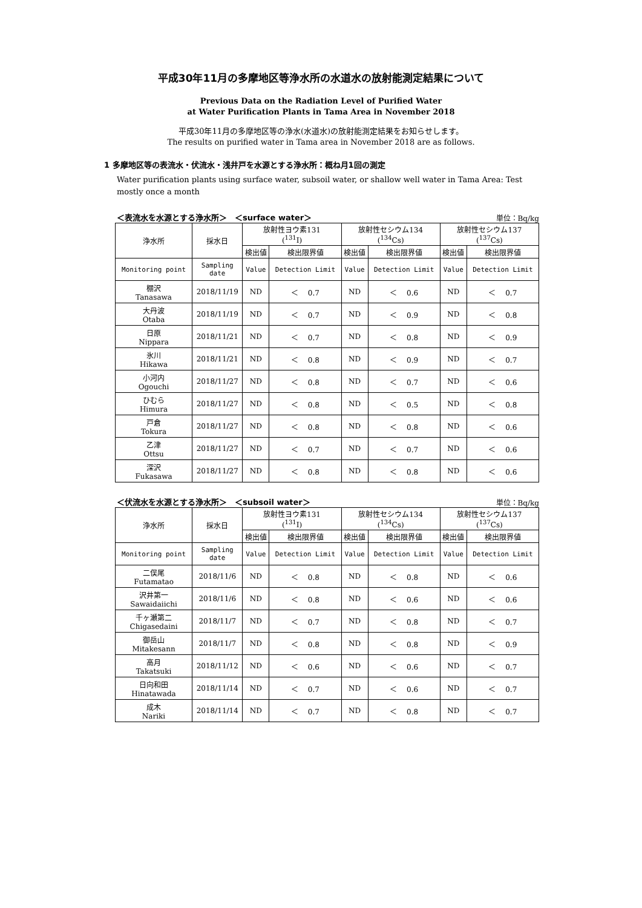平成30年11月の多摩地区等浄水所の水道水の放射能測定結果について
Previous Data on the Radiation Level of Purified Water
at Water Purification Plants in Tama Area in November 2018
平成30年11月の多摩地区等の浄水(水道水)の放射能測定結果をお知らせします。
The results on purified water in Tama area in November 2018 are as follows.
1 多摩地区等の表流水・伏流水・浅井戸を水源とする浄水所：概ね月1回の測定
Water purification plants using surface water, subsoil water, or shallow well water in Tama Area: Test mostly once a month
＜表流水を水源とする浄水所＞　＜surface water＞ 単位：Bq/kg
| 浄水所 | 採水日 | 放射性ヨウ素131 (<sup>131</sup>I) | | 放射性セシウム134 (<sup>134</sup>Cs) | | 放射性セシウム137 (<sup>137</sup>Cs) | |
| --- | --- | --- | --- | --- | --- | --- | --- |
| | | 検出値 | 検出限界値 | 検出値 | 検出限界値 | 検出値 | 検出限界値 |
| Monitoring point | Sampling date | Value | Detection Limit | Value | Detection Limit | Value | Detection Limit |
| 棚沢 Tanasawa | 2018/11/19 | ND | ＜ 0.7 | ND | ＜ 0.6 | ND | ＜ 0.7 |
| 大丹波 Otaba | 2018/11/19 | ND | ＜ 0.7 | ND | ＜ 0.9 | ND | ＜ 0.8 |
| 日原 Nippara | 2018/11/21 | ND | ＜ 0.7 | ND | ＜ 0.8 | ND | ＜ 0.9 |
| 氷川 Hikawa | 2018/11/21 | ND | ＜ 0.8 | ND | ＜ 0.9 | ND | ＜ 0.7 |
| 小河内 Ogouchi | 2018/11/27 | ND | ＜ 0.8 | ND | ＜ 0.7 | ND | ＜ 0.6 |
| ひむら Himura | 2018/11/27 | ND | ＜ 0.8 | ND | ＜ 0.5 | ND | ＜ 0.8 |
| 戸倉 Tokura | 2018/11/27 | ND | ＜ 0.8 | ND | ＜ 0.8 | ND | ＜ 0.6 |
| 乙津 Ottsu | 2018/11/27 | ND | ＜ 0.7 | ND | ＜ 0.7 | ND | ＜ 0.6 |
| 深沢 Fukasawa | 2018/11/27 | ND | ＜ 0.8 | ND | ＜ 0.8 | ND | ＜ 0.6 |
＜伏流水を水源とする浄水所＞　＜subsoil water＞ 単位：Bq/kg
| 浄水所 | 採水日 | 放射性ヨウ素131 (<sup>131</sup>I) | | 放射性セシウム134 (<sup>134</sup>Cs) | | 放射性セシウム137 (<sup>137</sup>Cs) | |
| --- | --- | --- | --- | --- | --- | --- | --- |
| | | 検出値 | 検出限界値 | 検出値 | 検出限界値 | 検出値 | 検出限界値 |
| Monitoring point | Sampling date | Value | Detection Limit | Value | Detection Limit | Value | Detection Limit |
| 二俣尾 Futamatao | 2018/11/6 | ND | ＜ 0.8 | ND | ＜ 0.8 | ND | ＜ 0.6 |
| 沢井第一 Sawaidaiichi | 2018/11/6 | ND | ＜ 0.8 | ND | ＜ 0.6 | ND | ＜ 0.6 |
| 千ヶ瀬第二 Chigasedaini | 2018/11/7 | ND | ＜ 0.7 | ND | ＜ 0.8 | ND | ＜ 0.7 |
| 御岳山 Mitakesann | 2018/11/7 | ND | ＜ 0.8 | ND | ＜ 0.8 | ND | ＜ 0.9 |
| 高月 Takatsuki | 2018/11/12 | ND | ＜ 0.6 | ND | ＜ 0.6 | ND | ＜ 0.7 |
| 日向和田 Hinatawada | 2018/11/14 | ND | ＜ 0.7 | ND | ＜ 0.6 | ND | ＜ 0.7 |
| 成木 Nariki | 2018/11/14 | ND | ＜ 0.7 | ND | ＜ 0.8 | ND | ＜ 0.7 |